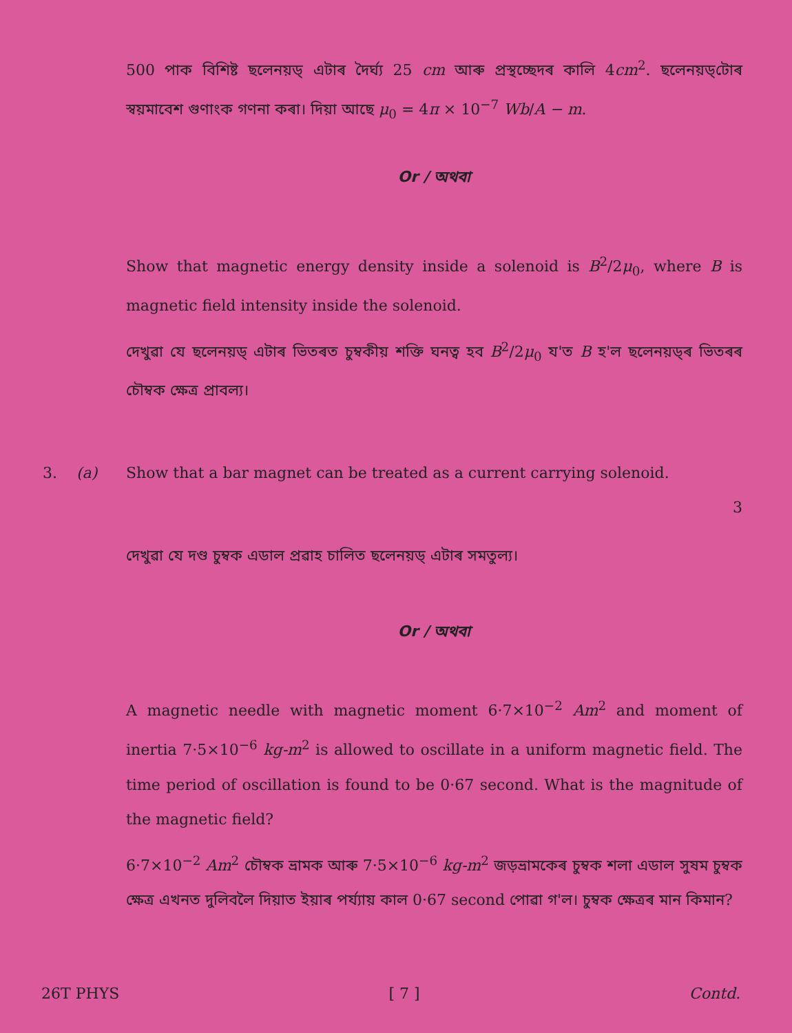500 পাক বিশিষ্ট ছলেনয়ড্ এটাৰ দৈৰ্ঘ্য 25 cm আৰু প্ৰস্থচ্ছেদৰ কালি 4cm<sup>2</sup>. ছলেনয়ড্‌টোৰ স্বয়মাবেশ গুণাংক গণনা কৰা। দিয়া আছে μ<sub>0</sub> = 4π × 10<sup>−7</sup> Wb/A − m.
Or / অথবা
Show that magnetic energy density inside a solenoid is B<sup>2</sup>/2μ<sub>0</sub>, where B is magnetic field intensity inside the solenoid.
দেখুৱা যে ছলেনয়ড্ এটাৰ ভিতৰত চুম্বকীয় শক্তি ঘনত্ব হব B<sup>2</sup>/2μ<sub>0</sub> য'ত B হ'ল ছলেনয়ড্‌ৰ ভিতৰৰ চৌম্বক ক্ষেত্ৰ প্ৰাবল্য।
3. (a)
Show that a bar magnet can be treated as a current carrying solenoid.
3
দেখুৱা যে দণ্ড চুম্বক এডাল প্ৰৱাহ চালিত ছলেনয়ড্ এটাৰ সমতুল্য।
Or / অথবা
A magnetic needle with magnetic moment 6·7×10<sup>−2</sup> Am<sup>2</sup> and moment of inertia 7·5×10<sup>−6</sup> kg-m<sup>2</sup> is allowed to oscillate in a uniform magnetic field. The time period of oscillation is found to be 0·67 second. What is the magnitude of the magnetic field?
6·7×10<sup>−2</sup> Am<sup>2</sup> চৌম্বক ভ্ৰামক আৰু 7·5×10<sup>−6</sup> kg-m<sup>2</sup> জড়ভ্ৰামকেৰ চুম্বক শলা এডাল সুষম চুম্বক ক্ষেত্ৰ এখনত দুলিবলৈ দিয়াত ইয়াৰ পৰ্য্যায় কাল 0·67 second পোৱা গ'ল। চুম্বক ক্ষেত্ৰৰ মান কিমান?
26T PHYS [ 7 ] Contd.